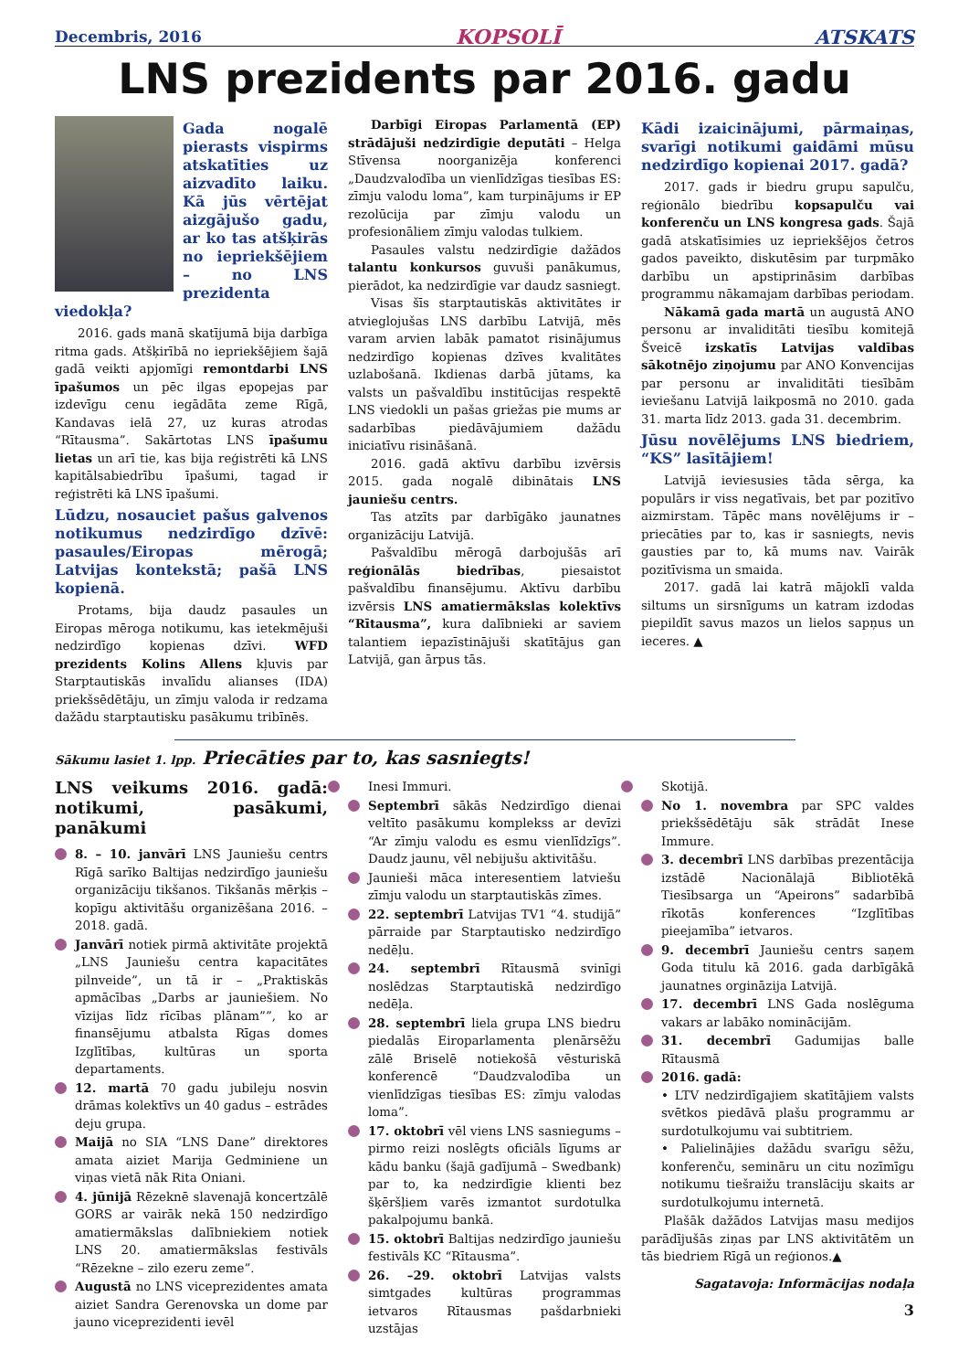Decembris, 2016 KOPSOLĪ ATSKATS
LNS prezidents par 2016. gadu
Gada nogalē pierasts vispirms atskatīties uz aizvadīto laiku. Kā jūs vērtējat aizgājušo gadu, ar ko tas atšķirās no iepriekšējiem – no LNS prezidenta viedokļa?
2016. gads manā skatījumā bija darbīga ritma gads. Atšķirībā no iepriekšējiem šajā gadā veikti apjomīgi remontdarbi LNS īpašumos un pēc ilgas epopejas par izdevīgu cenu iegādāta zeme Rīgā, Kandavas ielā 27, uz kuras atrodas “Rītausma”. Sakārtotas LNS īpašumu lietas un arī tie, kas bija reģistrēti kā LNS kapitālsabiedrību īpašumi, tagad ir reģistrēti kā LNS īpašumi.
Lūdzu, nosauciet pašus galvenos notikumus nedzirdīgo dzīvē: pasaules/Eiropas mērogā; Latvijas kontekstā; pašā LNS kopienā.
Protams, bija daudz pasaules un Eiropas mēroga notikumu, kas ietekmējuši nedzirdīgo kopienas dzīvi. WFD prezidents Kolins Allens kļuvis par Starptautiskās invalīdu alianses (IDA) priekšsēdētāju, un zīmju valoda ir redzama dažādu starptautisku pasākumu tribīnēs.
Darbīgi Eiropas Parlamentā (EP) strādājuši nedzirdīgie deputāti – Helga Stīvensa noorganizēja konferenci „Daudzvalodība un vienlīdzīgas tiesības ES: zīmju valodu loma”, kam turpinājums ir EP rezolūcija par zīmju valodu un profesionāliem zīmju valodas tulkiem.
Pasaules valstu nedzirdīgie dažādos talantu konkursos guvuši panākumus, pierādot, ka nedzirdīgie var daudz sasniegt.
Visas šīs starptautiskās aktivitātes ir atvieglojušas LNS darbību Latvijā, mēs varam arvien labāk pamatot risinājumus nedzirdīgo kopienas dzīves kvalitātes uzlabošanā. Ikdienas darbā jūtams, ka valsts un pašvaldību institūcijas respektē LNS viedokli un pašas griežas pie mums ar sadarbības piedāvājumiem dažādu iniciatīvu risināšanā.
2016. gadā aktīvu darbību izvērsis 2015. gada nogalē dibinātais LNS jauniešu centrs.
Tas atzīts par darbīgāko jaunatnes organizāciju Latvijā.
Pašvaldību mērogā darbojušās arī reģionālās biedrības, piesaistot pašvaldību finansējumu. Aktīvu darbību izvērsis LNS amatiermākslas kolektīvs “Rītausma”, kura dalībnieki ar saviem talantiem iepazīstinājuši skatītājus gan Latvijā, gan ārpus tās.
Kādi izaicinājumi, pārmaiņas, svarīgi notikumi gaidāmi mūsu nedzirdīgo kopienai 2017. gadā?
2017. gads ir biedru grupu sapulču, reģionālo biedrību kopsapulču vai konferenču un LNS kongresa gads. Šajā gadā atskatīsimies uz iepriekšējos četros gados paveikto, diskutēsim par turpmāko darbību un apstiprināsim darbības programmu nākamajam darbības periodam.
Nākamā gada martā un augustā ANO personu ar invaliditāti tiesību komitejā Šveicē izskatīs Latvijas valdības sākotnējo ziņojumu par ANO Konvencijas par personu ar invaliditāti tiesībām ieviešanu Latvijā laikposmā no 2010. gada 31. marta līdz 2013. gada 31. decembrim.
Jūsu novēlējums LNS biedriem, “KS” lasītājiem!
Latvijā ieviesusies tāda sērga, ka populārs ir viss negatīvais, bet par pozitīvo aizmirstam. Tāpēc mans novēlējums ir – priecāties par to, kas ir sasniegts, nevis gausties par to, kā mums nav. Vairāk pozitīvisma un smaida.
2017. gadā lai katrā mājoklī valda siltums un sirsnīgums un katram izdodas piepildīt savus mazos un lielos sapņus un ieceres. ▲
Sākumu lasiet 1. lpp. Priecāties par to, kas sasniegts!
LNS veikums 2016. gadā: notikumi, pasākumi, panākumi
8. – 10. janvārī LNS Jauniešu centrs Rīgā sarīko Baltijas nedzirdīgo jauniešu organizāciju tikšanos. Tikšanās mērķis – kopīgu aktivitāšu organizēšana 2016. – 2018. gadā.
Janvārī notiek pirmā aktivitāte projektā „LNS Jauniešu centra kapacitātes pilnveide”, un tā ir – „Praktiskās apmācības „Darbs ar jauniešiem. No vīzijas līdz rīcības plānam””, ko ar finansējumu atbalsta Rīgas domes Izglītības, kultūras un sporta departaments.
12. martā 70 gadu jubileju nosvin drāmas kolektīvs un 40 gadus – estrādes deju grupa.
Maijā no SIA “LNS Dane” direktores amata aiziet Marija Gedminiene un viņas vietā nāk Rita Oniani.
4. jūnijā Rēzeknē slavenajā koncertzālē GORS ar vairāk nekā 150 nedzirdīgo amatiermākslas dalībniekiem notiek LNS 20. amatiermākslas festivāls “Rēzekne – zilo ezeru zeme”.
Augustā no LNS viceprezidentes amata aiziet Sandra Gerenovska un dome par jauno viceprezidenti ievēl
Inesi Immuri.
Septembrī sākās Nedzirdīgo dienai veltīto pasākumu komplekss ar devīzi “Ar zīmju valodu es esmu vienlīdzīgs”. Daudz jaunu, vēl nebijušu aktivitāšu.
Jaunieši māca interesentiem latviešu zīmju valodu un starptautiskās zīmes.
22. septembrī Latvijas TV1 “4. studijā” pārraide par Starptautisko nedzirdīgo nedēļu.
24. septembrī Rītausmā svinīgi noslēdzas Starptautiskā nedzirdīgo nedēļa.
28. septembrī liela grupa LNS biedru piedalās Eiroparlamenta plenārsēžu zālē Briselē notiekošā vēsturiskā konferencē “Daudzvalodība un vienlīdzīgas tiesības ES: zīmju valodas loma”.
17. oktobrī vēl viens LNS sasniegums – pirmo reizi noslēgts oficiāls līgums ar kādu banku (šajā gadījumā – Swedbank) par to, ka nedzirdīgie klienti bez šķēršļiem varēs izmantot surdotulka pakalpojumu bankā.
15. oktobrī Baltijas nedzirdīgo jauniešu festivāls KC “Rītausma”.
26. –29. oktobrī Latvijas valsts simtgades kultūras programmas ietvaros Rītausmas pašdarbnieki uzstājas
Skotijā.
No 1. novembra par SPC valdes priekšsēdētāju sāk strādāt Inese Immure.
3. decembrī LNS darbības prezentācija izstādē Nacionālajā Bibliotēkā Tiesībsarga un “Apeirons” sadarbībā rīkotās konferences “Izglītības pieejamība” ietvaros.
9. decembrī Jauniešu centrs saņem Goda titulu kā 2016. gada darbīgākā jaunatnes orgināzija Latvijā.
17. decembrī LNS Gada noslēguma vakars ar labāko nominācijām.
31. decembrī Gadumijas balle Rītausmā
2016. gadā:
• LTV nedzirdīgajiem skatītājiem valsts svētkos piedāvā plašu programmu ar surdotulkojumu vai subtitriem.
• Palielinājies dažādu svarīgu sēžu, konferenču, semināru un citu nozīmīgu notikumu tiešraižu translāciju skaits ar surdotulkojumu internetā.
Plašāk dažādos Latvijas masu medijos parādījušās ziņas par LNS aktivitātēm un tās biedriem Rīgā un reģionos.▲
Sagatavoja: Informācijas nodaļa
3